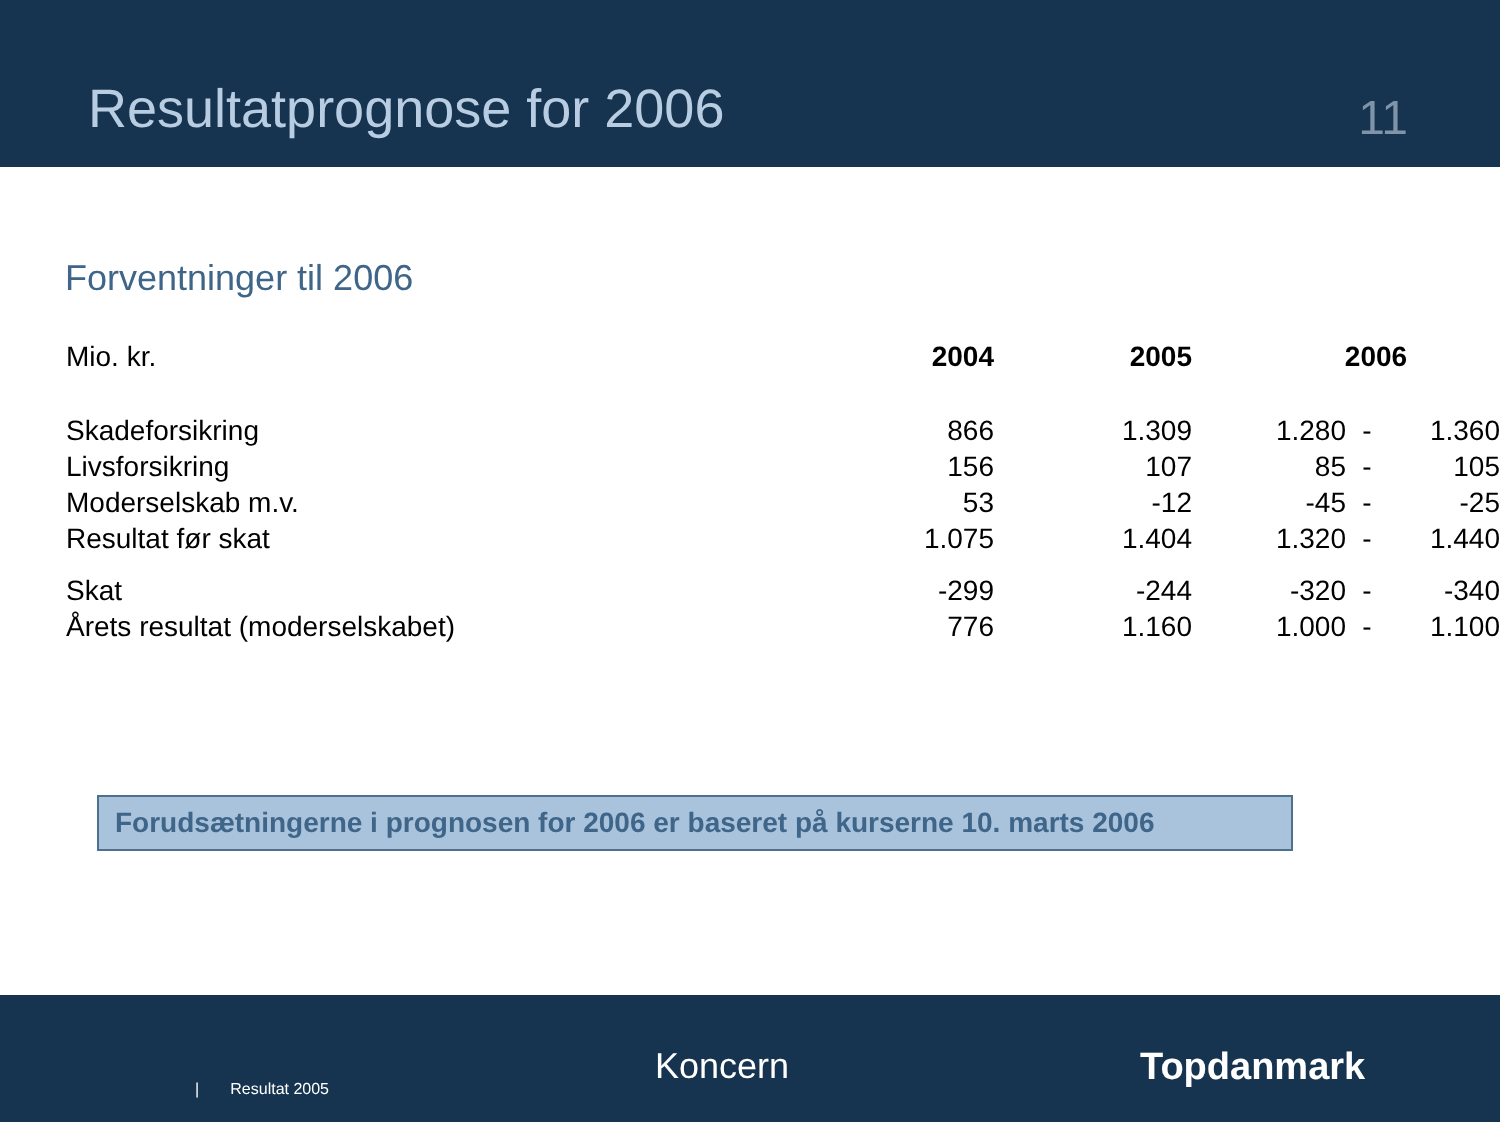Resultatprognose for 2006
11
Forventninger til 2006
| Mio. kr. | 2004 | 2005 | 2006 | | |
| --- | --- | --- | --- | --- | --- |
| Skadeforsikring | 866 | 1.309 | 1.280 | - | 1.360 |
| Livsforsikring | 156 | 107 | 85 | - | 105 |
| Moderselskab m.v. | 53 | -12 | -45 | - | -25 |
| Resultat før skat | 1.075 | 1.404 | 1.320 | - | 1.440 |
| Skat | -299 | -244 | -320 | - | -340 |
| Årets resultat (moderselskabet) | 776 | 1.160 | 1.000 | - | 1.100 |
Forudsætningerne i prognosen for 2006 er baseret på kurserne 10. marts 2006
| Resultat 2005
Koncern Topdanmark